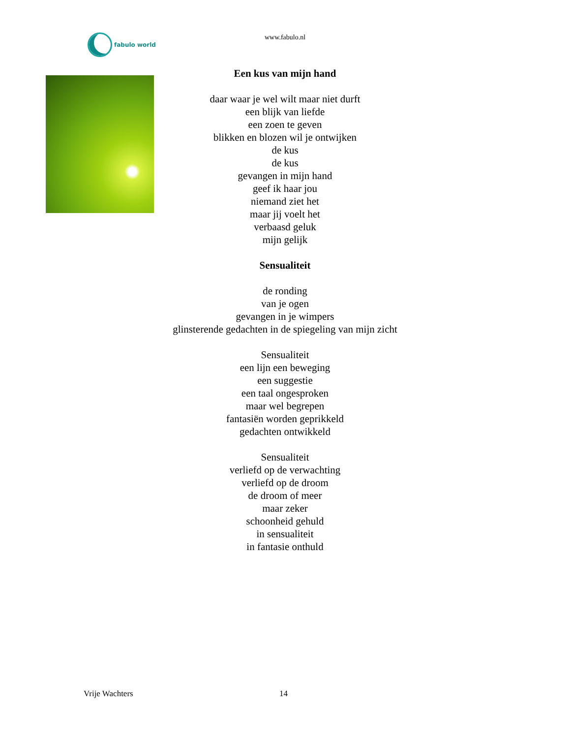fabulo world
www.fabulo.nl
Een kus van mijn hand
daar waar je wel wilt maar niet durft
een blijk van liefde
een zoen te geven
blikken en blozen wil je ontwijken
de kus
de kus
gevangen in mijn hand
geef ik haar jou
niemand ziet het
maar jij voelt het
verbaasd geluk
mijn gelijk
Sensualiteit
de ronding
van je ogen
gevangen in je wimpers
glinsterende gedachten in de spiegeling van mijn zicht
Sensualiteit
een lijn een beweging
een suggestie
een taal ongesproken
maar wel begrepen
fantasiën worden geprikkeld
gedachten ontwikkeld
Sensualiteit
verliefd op de verwachting
verliefd op de droom
de droom of meer
maar zeker
schoonheid gehuld
in sensualiteit
in fantasie onthuld
Vrije Wachters 14